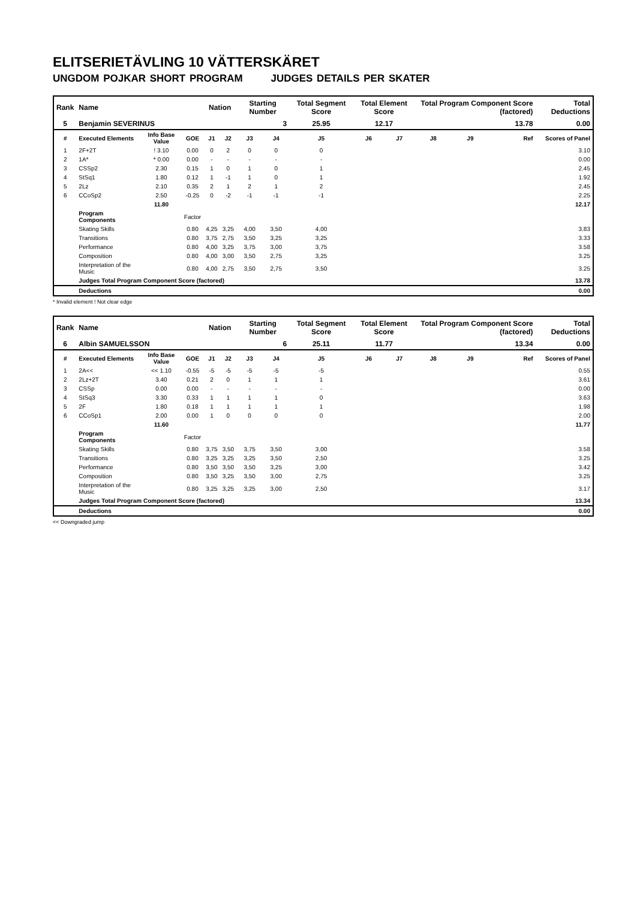ELITSERIETÄVLING 10 VÄTTERSKÄRET
UNGDOM POJKAR SHORT PROGRAM JUDGES DETAILS PER SKATER
| Rank | Name | | | Nation | | Starting Number | | Total Segment Score | Total Element Score | | Total Program Component Score (factored) | | | Total Deductions |
| --- | --- | --- | --- | --- | --- | --- | --- | --- | --- | --- | --- | --- | --- | --- |
| 5 | Benjamin SEVERINUS | | | | | 3 | | 25.95 | 12.17 | | 13.78 | | | 0.00 |
| # | Executed Elements | Info Base Value | GOE | J1 | J2 | J3 | J4 | J5 | J6 | J7 | J8 | J9 | Ref | Scores of Panel |
| 1 | 2F+2T | ! 3.10 | 0.00 | 0 | 2 | 0 | 0 | 0 | | | | | | 3.10 |
| 2 | 1A* | * 0.00 | 0.00 | - | - | - | - | - | | | | | | 0.00 |
| 3 | CSSp2 | 2.30 | 0.15 | 1 | 0 | 1 | 0 | 1 | | | | | | 2.45 |
| 4 | StSq1 | 1.80 | 0.12 | 1 | -1 | 1 | 0 | 1 | | | | | | 1.92 |
| 5 | 2Lz | 2.10 | 0.35 | 2 | 1 | 2 | 1 | 2 | | | | | | 2.45 |
| 6 | CCoSp2 | 2.50 | -0.25 | 0 | -2 | -1 | -1 | -1 | | | | | | 2.25 |
| | | 11.80 | | | | | | | | | | | | 12.17 |
| | Program Components | | Factor | | | | | | | | | | | |
| | Skating Skills | | 0.80 | 4,25 | 3,25 | 4,00 | 3,50 | 4,00 | | | | | | 3.83 |
| | Transitions | | 0.80 | 3,75 | 2,75 | 3,50 | 3,25 | 3,25 | | | | | | 3.33 |
| | Performance | | 0.80 | 4,00 | 3,25 | 3,75 | 3,00 | 3,75 | | | | | | 3.58 |
| | Composition | | 0.80 | 4,00 | 3,00 | 3,50 | 2,75 | 3,25 | | | | | | 3.25 |
| | Interpretation of the Music | | 0.80 | 4,00 | 2,75 | 3,50 | 2,75 | 3,50 | | | | | | 3.25 |
| | Judges Total Program Component Score (factored) | | | | | | | | | | | | | 13.78 |
| | Deductions | | | | | | | | | | | | | 0.00 |
* Invalid element ! Not clear edge
| Rank | Name | | | Nation | | Starting Number | | Total Segment Score | Total Element Score | | Total Program Component Score (factored) | | | Total Deductions |
| --- | --- | --- | --- | --- | --- | --- | --- | --- | --- | --- | --- | --- | --- | --- |
| 6 | Albin SAMUELSSON | | | | | 6 | | 25.11 | 11.77 | | 13.34 | | | 0.00 |
| # | Executed Elements | Info Base Value | GOE | J1 | J2 | J3 | J4 | J5 | J6 | J7 | J8 | J9 | Ref | Scores of Panel |
| 1 | 2A<< | << 1.10 | -0.55 | -5 | -5 | -5 | -5 | -5 | | | | | | 0.55 |
| 2 | 2Lz+2T | 3.40 | 0.21 | 2 | 0 | 1 | 1 | 1 | | | | | | 3.61 |
| 3 | CSSp | 0.00 | 0.00 | - | - | - | - | - | | | | | | 0.00 |
| 4 | StSq3 | 3.30 | 0.33 | 1 | 1 | 1 | 1 | 0 | | | | | | 3.63 |
| 5 | 2F | 1.80 | 0.18 | 1 | 1 | 1 | 1 | 1 | | | | | | 1.98 |
| 6 | CCoSp1 | 2.00 | 0.00 | 1 | 0 | 0 | 0 | 0 | | | | | | 2.00 |
| | | 11.60 | | | | | | | | | | | | 11.77 |
| | Program Components | | Factor | | | | | | | | | | | |
| | Skating Skills | | 0.80 | 3,75 | 3,50 | 3,75 | 3,50 | 3,00 | | | | | | 3.58 |
| | Transitions | | 0.80 | 3,25 | 3,25 | 3,25 | 3,50 | 2,50 | | | | | | 3.25 |
| | Performance | | 0.80 | 3,50 | 3,50 | 3,50 | 3,25 | 3,00 | | | | | | 3.42 |
| | Composition | | 0.80 | 3,50 | 3,25 | 3,50 | 3,00 | 2,75 | | | | | | 3.25 |
| | Interpretation of the Music | | 0.80 | 3,25 | 3,25 | 3,25 | 3,00 | 2,50 | | | | | | 3.17 |
| | Judges Total Program Component Score (factored) | | | | | | | | | | | | | 13.34 |
| | Deductions | | | | | | | | | | | | | 0.00 |
<< Downgraded jump